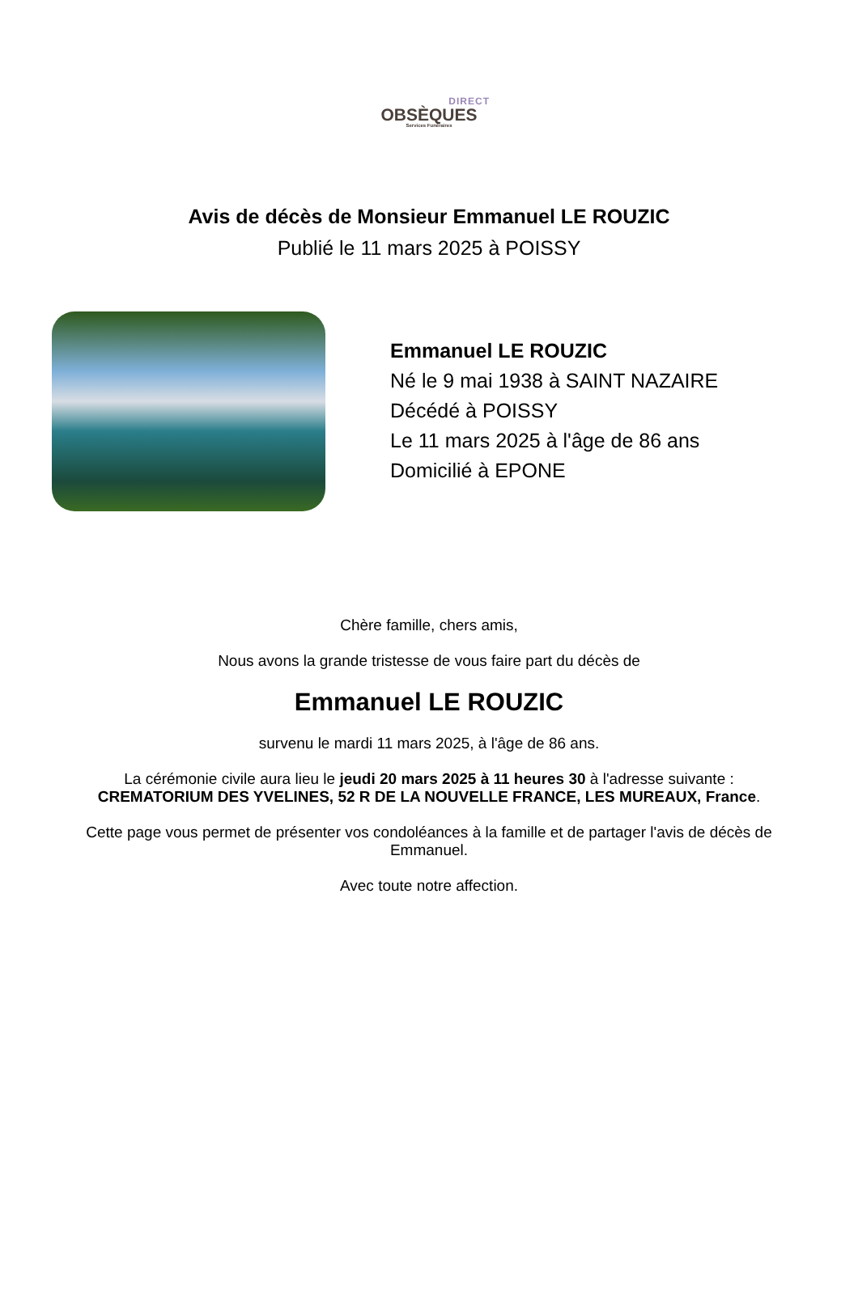DIRECT
OBSÈQUES
Services Funéraires
Avis de décès de Monsieur Emmanuel LE ROUZIC
Publié le 11 mars 2025 à POISSY
Emmanuel LE ROUZIC
Né le 9 mai 1938 à SAINT NAZAIRE
Décédé à POISSY
Le 11 mars 2025 à l'âge de 86 ans
Domicilié à EPONE
Chère famille, chers amis,
Nous avons la grande tristesse de vous faire part du décès de
Emmanuel LE ROUZIC
survenu le mardi 11 mars 2025, à l'âge de 86 ans.
La cérémonie civile aura lieu le jeudi 20 mars 2025 à 11 heures 30 à l'adresse suivante : CREMATORIUM DES YVELINES, 52 R DE LA NOUVELLE FRANCE, LES MUREAUX, France.
Cette page vous permet de présenter vos condoléances à la famille et de partager l'avis de décès de Emmanuel.
Avec toute notre affection.